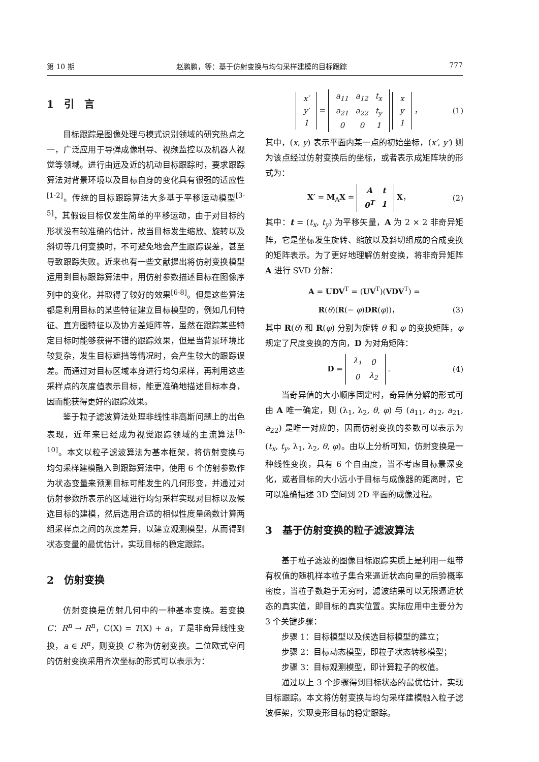第 10 期 赵鹏鹏，等：基于仿射变换与均匀采样建模的目标跟踪 777
1　引　言
目标跟踪是图像处理与模式识别领域的研究热点之一，广泛应用于导弹成像制导、视频监控以及机器人视觉等领域。进行由远及近的机动目标跟踪时，要求跟踪算法对背景环境以及目标自身的变化具有很强的适应性<sup>[1-2]</sup>。传统的目标跟踪算法大多基于平移运动模型<sup>[3-5]</sup>，其假设目标仅发生简单的平移运动，由于对目标的形状没有较准确的估计，故当目标发生缩放、旋转以及斜切等几何变换时，不可避免地会产生跟踪误差，甚至导致跟踪失败。近来也有一些文献提出将仿射变换模型运用到目标跟踪算法中，用仿射参数描述目标在图像序列中的变化，并取得了较好的效果<sup>[6-8]</sup>。但是这些算法都是利用目标的某些特征建立目标模型的，例如几何特征、直方图特征以及协方差矩阵等，虽然在跟踪某些特定目标时能够获得不错的跟踪效果，但是当背景环境比较复杂，发生目标遮挡等情况时，会产生较大的跟踪误差。而通过对目标区域本身进行均匀采样，再利用这些采样点的灰度值表示目标，能更准确地描述目标本身，因而能获得更好的跟踪效果。
鉴于粒子滤波算法处理非线性非高斯问题上的出色表现，近年来已经成为视觉跟踪领域的主流算法<sup>[9-10]</sup>。本文以粒子滤波算法为基本框架，将仿射变换与均匀采样建模融入到跟踪算法中，使用 6 个仿射参数作为状态变量来预测目标可能发生的几何形变，并通过对仿射参数所表示的区域进行均匀采样实现对目标以及候选目标的建模，然后选用合适的相似性度量函数计算两组采样点之间的灰度差异，以建立观测模型，从而得到状态变量的最优估计，实现目标的稳定跟踪。
2　仿射变换
仿射变换是仿射几何中的一种基本变换。若变换 C：R<sup>n</sup> → R<sup>n</sup>，C(X) = T(X) + a，T 是非奇异线性变换，a ∈ R<sup>n</sup>，则变换 C 称为仿射变换。二位欧式空间的仿射变换采用齐次坐标的形式可以表示为：
| x′ |
| y′ |
| 1 |
=
| a<sub>11</sub> | a<sub>12</sub> | t<sub>x</sub> |
| a<sub>21</sub> | a<sub>22</sub> | t<sub>y</sub> |
| 0 | 0 | 1 |
| x |
| y |
| 1 |
， (1)
其中，(x, y) 表示平面内某一点的初始坐标，(x′, y′) 则为该点经过仿射变换后的坐标，或者表示成矩阵块的形式为：
X′ = M<sub>A</sub>X =
| A | t |
| 0<sup>T</sup> | 1 |
X， (2)
其中：t = (t<sub>x</sub>, t<sub>y</sub>) 为平移矢量，A 为 2 × 2 非奇异矩阵，它是坐标发生旋转、缩放以及斜切组成的合成变换的矩阵表示。为了更好地理解仿射变换，将非奇异矩阵 A 进行 SVD 分解：
A = UDV<sup>T</sup> = (UV<sup>T</sup>)(VDV<sup>T</sup>) =
R(θ)(R(− φ)DR(φ))， (3)
其中 R(θ) 和 R(φ) 分别为旋转 θ 和 φ 的变换矩阵，φ 规定了尺度变换的方向，D 为对角矩阵：
D =
| λ<sub>1</sub> | 0 |
| 0 | λ<sub>2</sub> |
. (4)
当奇异值的大小顺序固定时，奇异值分解的形式可由 A 唯一确定，则 (λ<sub>1</sub>, λ<sub>2</sub>, θ, φ) 与 (a<sub>11</sub>, a<sub>12</sub>, a<sub>21</sub>, a<sub>22</sub>) 是唯一对应的，因而仿射变换的参数可以表示为 (t<sub>x</sub>, t<sub>y</sub>, λ<sub>1</sub>, λ<sub>2</sub>, θ, φ)。由以上分析可知，仿射变换是一种线性变换，具有 6 个自由度，当不考虑目标景深变化，或者目标的大小远小于目标与成像器的距离时，它可以准确描述 3D 空间到 2D 平面的成像过程。
3　基于仿射变换的粒子滤波算法
基于粒子滤波的图像目标跟踪实质上是利用一组带有权值的随机样本粒子集合来逼近状态向量的后验概率密度，当粒子数趋于无穷时，滤波结果可以无限逼近状态的真实值，即目标的真实位置。实际应用中主要分为 3 个关键步骤：
步骤 1：目标模型以及候选目标模型的建立；
步骤 2：目标动态模型，即粒子状态转移模型；
步骤 3：目标观测模型，即计算粒子的权值。
通过以上 3 个步骤得到目标状态的最优估计，实现目标跟踪。本文将仿射变换与均匀采样建模融入粒子滤波框架，实现变形目标的稳定跟踪。